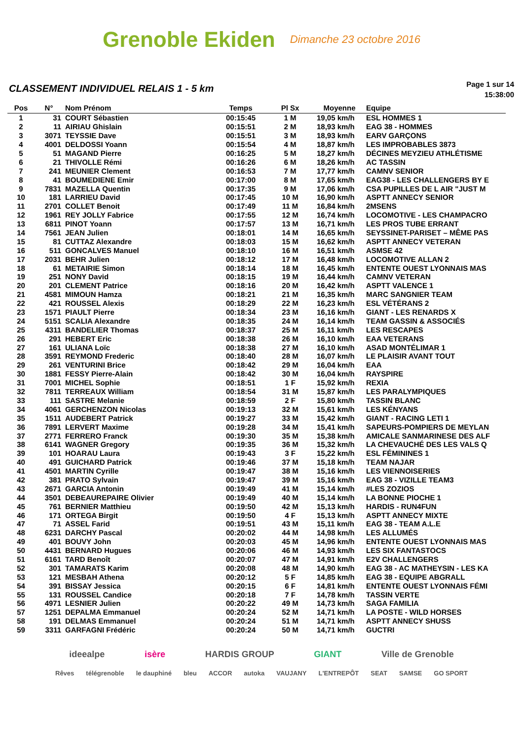Grenoble Ekiden
Dimanche 23 octobre 2016
CLASSEMENT INDIVIDUEL RELAIS 1 - 5 km
Page 1 sur 14
15:38:00
| Pos | N° | Nom Prénom | Temps | Pl Sx | Moyenne | Equipe |
| --- | --- | --- | --- | --- | --- | --- |
| 1 | 31 | COURT Sébastien | 00:15:45 | 1 M | 19,05 km/h | ESL HOMMES 1 |
| 2 | 11 | AIRIAU Ghislain | 00:15:51 | 2 M | 18,93 km/h | EAG 38 - HOMMES |
| 3 | 3071 | TEYSSIE Dave | 00:15:51 | 3 M | 18,93 km/h | EARV GARÇONS |
| 4 | 4001 | DELDOSSI Yoann | 00:15:54 | 4 M | 18,87 km/h | LES IMPROBABLES 3873 |
| 5 | 51 | MAGAND Pierre | 00:16:25 | 5 M | 18,27 km/h | DÉCINES MEYZIEU ATHLÉTISME |
| 6 | 21 | THIVOLLE Rémi | 00:16:26 | 6 M | 18,26 km/h | AC TASSIN |
| 7 | 241 | MEUNIER Clement | 00:16:53 | 7 M | 17,77 km/h | CAMNV SENIOR |
| 8 | 41 | BOUMEDIENE Emir | 00:17:00 | 8 M | 17,65 km/h | EAG38 - LES CHALLENGERS BY E |
| 9 | 7831 | MAZELLA Quentin | 00:17:35 | 9 M | 17,06 km/h | CSA PUPILLES DE L AIR "JUST M |
| 10 | 181 | LARRIEU David | 00:17:45 | 10 M | 16,90 km/h | ASPTT ANNECY SENIOR |
| 11 | 2701 | COLLET Benoit | 00:17:49 | 11 M | 16,84 km/h | 2MSENS |
| 12 | 1961 | REY JOLLY Fabrice | 00:17:55 | 12 M | 16,74 km/h | LOCOMOTIVE - LES CHAMPACRO |
| 13 | 6811 | PINOT Yoann | 00:17:57 | 13 M | 16,71 km/h | LES PROS TUBE ERRANT |
| 14 | 7561 | JEAN Julien | 00:18:01 | 14 M | 16,65 km/h | SEYSSINET-PARISET – MÊME PAS |
| 15 | 81 | CUTTAZ Alexandre | 00:18:03 | 15 M | 16,62 km/h | ASPTT ANNECY VETERAN |
| 16 | 511 | GONCALVES Manuel | 00:18:10 | 16 M | 16,51 km/h | ASMSE 42 |
| 17 | 2031 | BEHR Julien | 00:18:12 | 17 M | 16,48 km/h | LOCOMOTIVE ALLAN 2 |
| 18 | 61 | METAIRIE Simon | 00:18:14 | 18 M | 16,45 km/h | ENTENTE OUEST LYONNAIS MAS |
| 19 | 251 | NONY David | 00:18:15 | 19 M | 16,44 km/h | CAMNV VETERAN |
| 20 | 201 | CLEMENT Patrice | 00:18:16 | 20 M | 16,42 km/h | ASPTT VALENCE 1 |
| 21 | 4581 | MIMOUN Hamza | 00:18:21 | 21 M | 16,35 km/h | MARC SANGNIER TEAM |
| 22 | 421 | ROUSSEL Alexis | 00:18:29 | 22 M | 16,23 km/h | ESL VÉTÉRANS 2 |
| 23 | 1571 | PIAULT Pierre | 00:18:34 | 23 M | 16,16 km/h | GIANT - LES RENARDS X |
| 24 | 5151 | SCALIA Alexandre | 00:18:35 | 24 M | 16,14 km/h | TEAM GASSIN & ASSOCIÉS |
| 25 | 4311 | BANDELIER Thomas | 00:18:37 | 25 M | 16,11 km/h | LES RESCAPES |
| 26 | 291 | HEBERT Eric | 00:18:38 | 26 M | 16,10 km/h | EAA VETERANS |
| 27 | 161 | ULIANA Loïc | 00:18:38 | 27 M | 16,10 km/h | ASAD MONTÉLIMAR 1 |
| 28 | 3591 | REYMOND Frederic | 00:18:40 | 28 M | 16,07 km/h | LE PLAISIR AVANT TOUT |
| 29 | 261 | VENTURINI Brice | 00:18:42 | 29 M | 16,04 km/h | EAA |
| 30 | 1881 | FESSY Pierre-Alain | 00:18:42 | 30 M | 16,04 km/h | RAYSPIRE |
| 31 | 7001 | MICHEL Sophie | 00:18:51 | 1 F | 15,92 km/h | REXIA |
| 32 | 7811 | TERREAUX William | 00:18:54 | 31 M | 15,87 km/h | LES PARALYMPIQUES |
| 33 | 111 | SASTRE Melanie | 00:18:59 | 2 F | 15,80 km/h | TASSIN BLANC |
| 34 | 4061 | GERCHENZON Nicolas | 00:19:13 | 32 M | 15,61 km/h | LES KÉNYANS |
| 35 | 1511 | AUDEBERT Patrick | 00:19:27 | 33 M | 15,42 km/h | GIANT - RACING LETI 1 |
| 36 | 7891 | LERVERT Maxime | 00:19:28 | 34 M | 15,41 km/h | SAPEURS-POMPIERS DE MEYLAN |
| 37 | 2771 | FERRERO Franck | 00:19:30 | 35 M | 15,38 km/h | AMICALE SANMARINESE DES ALF |
| 38 | 6141 | WAGNER Gregory | 00:19:35 | 36 M | 15,32 km/h | LA CHEVAUCHÉ DES LES VALS Q |
| 39 | 101 | HOARAU Laura | 00:19:43 | 3 F | 15,22 km/h | ESL FÉMININES 1 |
| 40 | 491 | GUICHARD Patrick | 00:19:46 | 37 M | 15,18 km/h | TEAM NAJAR |
| 41 | 4501 | MARTIN Cyrille | 00:19:47 | 38 M | 15,16 km/h | LES VIENNOISERIES |
| 42 | 381 | PRATO Sylvain | 00:19:47 | 39 M | 15,16 km/h | EAG 38 - VIZILLE TEAM3 |
| 43 | 2671 | GARCIA Antonin | 00:19:49 | 41 M | 15,14 km/h | #LES ZOZIOS |
| 44 | 3501 | DEBEAUREPAIRE Olivier | 00:19:49 | 40 M | 15,14 km/h | LA BONNE PIOCHE 1 |
| 45 | 761 | BERNIER Matthieu | 00:19:50 | 42 M | 15,13 km/h | HARDIS - RUN4FUN |
| 46 | 171 | ORTEGA Birgit | 00:19:50 | 4 F | 15,13 km/h | ASPTT ANNECY MIXTE |
| 47 | 71 | ASSEL Farid | 00:19:51 | 43 M | 15,11 km/h | EAG 38 - TEAM A.L.E |
| 48 | 6231 | DARCHY Pascal | 00:20:02 | 44 M | 14,98 km/h | LES ALLUMÉS |
| 49 | 401 | BOUVY John | 00:20:03 | 45 M | 14,96 km/h | ENTENTE OUEST LYONNAIS MAS |
| 50 | 4431 | BERNARD Hugues | 00:20:06 | 46 M | 14,93 km/h | LES SIX FANTASTOCS |
| 51 | 6161 | TARD Benoît | 00:20:07 | 47 M | 14,91 km/h | E2V CHALLENGERS |
| 52 | 301 | TAMARATS Karim | 00:20:08 | 48 M | 14,90 km/h | EAG 38 - AC MATHEYSIN - LES KA |
| 53 | 121 | MESBAH Athena | 00:20:12 | 5 F | 14,85 km/h | EAG 38 - EQUIPE ABGRALL |
| 54 | 391 | BISSAY Jessica | 00:20:15 | 6 F | 14,81 km/h | ENTENTE OUEST LYONNAIS FÉMI |
| 55 | 131 | ROUSSEL Candice | 00:20:18 | 7 F | 14,78 km/h | TASSIN VERTE |
| 56 | 4971 | LESNIER Julien | 00:20:22 | 49 M | 14,73 km/h | SAGA FAMILIA |
| 57 | 1251 | DEPALMA Emmanuel | 00:20:24 | 52 M | 14,71 km/h | LA POSTE - WILD HORSES |
| 58 | 191 | DELMAS Emmanuel | 00:20:24 | 51 M | 14,71 km/h | ASPTT ANNECY SHUSS |
| 59 | 3311 | GARFAGNI Frédéric | 00:20:24 | 50 M | 14,71 km/h | GUCTRI |
ideealpe isère HARDIS GROUP GIANT Ville de Grenoble
Rêves télégrenoble le dauphiné bleu ACCOR autoka VAUJANY L'ENTREPÔT SEAT SAMSE GO SPORT